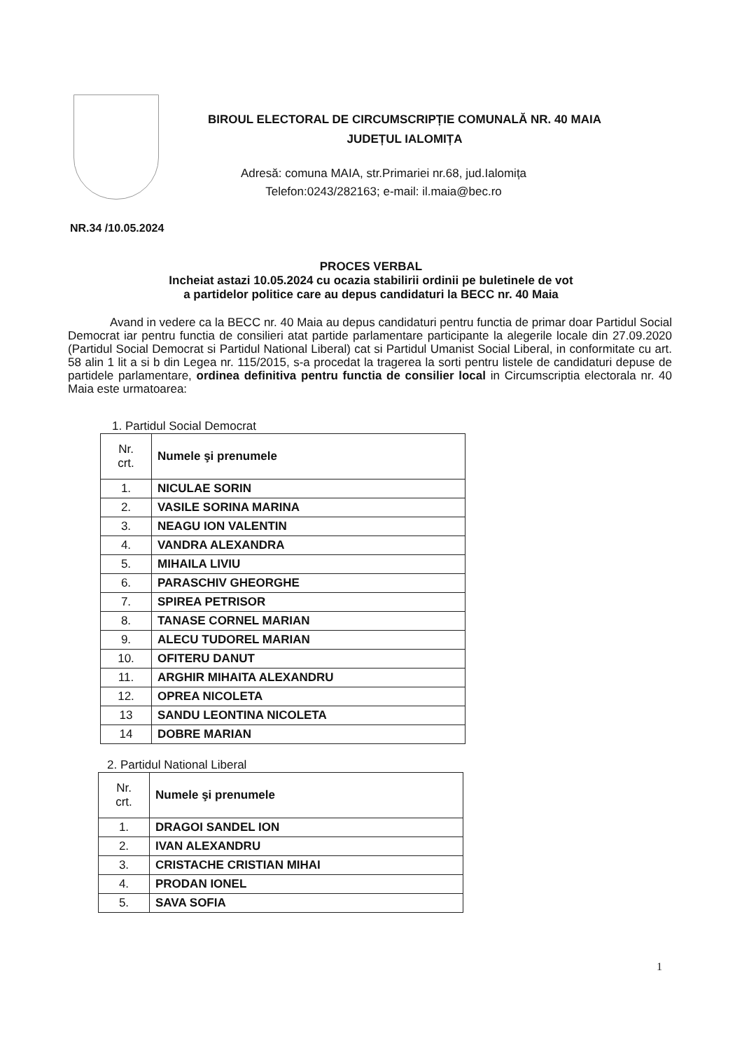BIROUL ELECTORAL DE CIRCUMSCRIPȚIE COMUNALĂ NR. 40 MAIA
JUDEȚUL IALOMIȚA
Adresă: comuna MAIA, str.Primariei nr.68, jud.Ialomița
Telefon:0243/282163; e-mail: il.maia@bec.ro
NR.34 /10.05.2024
PROCES VERBAL
Incheiat astazi 10.05.2024 cu ocazia stabilirii ordinii pe buletinele de vot
a partidelor politice care au depus candidaturi la BECC nr. 40 Maia
Avand in vedere ca la BECC nr. 40 Maia au depus candidaturi pentru functia de primar doar Partidul Social Democrat iar pentru functia de consilieri atat partide parlamentare participante la alegerile locale din 27.09.2020 (Partidul Social Democrat si Partidul National Liberal) cat si Partidul Umanist Social Liberal, in conformitate cu art. 58 alin 1 lit a si b din Legea nr. 115/2015, s-a procedat la tragerea la sorti pentru listele de candidaturi depuse de partidele parlamentare, ordinea definitiva pentru functia de consilier local in Circumscriptia electorala nr. 40 Maia este urmatoarea:
1. Partidul Social Democrat
| Nr. crt. | Numele şi prenumele |
| --- | --- |
| 1. | NICULAE SORIN |
| 2. | VASILE SORINA MARINA |
| 3. | NEAGU ION VALENTIN |
| 4. | VANDRA ALEXANDRA |
| 5. | MIHAILA LIVIU |
| 6. | PARASCHIV GHEORGHE |
| 7. | SPIREA PETRISOR |
| 8. | TANASE CORNEL MARIAN |
| 9. | ALECU TUDOREL MARIAN |
| 10. | OFITERU DANUT |
| 11. | ARGHIR MIHAITA ALEXANDRU |
| 12. | OPREA NICOLETA |
| 13 | SANDU LEONTINA NICOLETA |
| 14 | DOBRE MARIAN |
2. Partidul National Liberal
| Nr. crt. | Numele şi prenumele |
| --- | --- |
| 1. | DRAGOI SANDEL ION |
| 2. | IVAN ALEXANDRU |
| 3. | CRISTACHE CRISTIAN MIHAI |
| 4. | PRODAN IONEL |
| 5. | SAVA SOFIA |
1